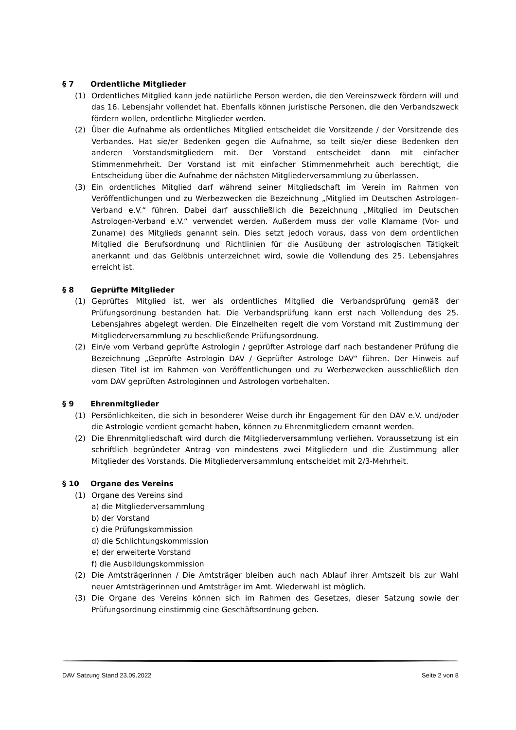§ 7 Ordentliche Mitglieder
(1) Ordentliches Mitglied kann jede natürliche Person werden, die den Vereinszweck fördern will und das 16. Lebensjahr vollendet hat. Ebenfalls können juristische Personen, die den Verbandszweck fördern wollen, ordentliche Mitglieder werden.
(2) Über die Aufnahme als ordentliches Mitglied entscheidet die Vorsitzende / der Vorsitzende des Verbandes. Hat sie/er Bedenken gegen die Aufnahme, so teilt sie/er diese Bedenken den anderen Vorstandsmitgliedern mit. Der Vorstand entscheidet dann mit einfacher Stimmenmehrheit. Der Vorstand ist mit einfacher Stimmenmehrheit auch berechtigt, die Entscheidung über die Aufnahme der nächsten Mitgliederversammlung zu überlassen.
(3) Ein ordentliches Mitglied darf während seiner Mitgliedschaft im Verein im Rahmen von Veröffentlichungen und zu Werbezwecken die Bezeichnung „Mitglied im Deutschen Astrologen-Verband e.V.“ führen. Dabei darf ausschließlich die Bezeichnung „Mitglied im Deutschen Astrologen-Verband e.V.“ verwendet werden. Außerdem muss der volle Klarname (Vor- und Zuname) des Mitglieds genannt sein. Dies setzt jedoch voraus, dass von dem ordentlichen Mitglied die Berufsordnung und Richtlinien für die Ausübung der astrologischen Tätigkeit anerkannt und das Gelöbnis unterzeichnet wird, sowie die Vollendung des 25. Lebensjahres erreicht ist.
§ 8 Geprüfte Mitglieder
(1) Geprüftes Mitglied ist, wer als ordentliches Mitglied die Verbandsprüfung gemäß der Prüfungsordnung bestanden hat. Die Verbandsprüfung kann erst nach Vollendung des 25. Lebensjahres abgelegt werden. Die Einzelheiten regelt die vom Vorstand mit Zustimmung der Mitgliederversammlung zu beschließende Prüfungsordnung.
(2) Ein/e vom Verband geprüfte Astrologin / geprüfter Astrologe darf nach bestandener Prüfung die Bezeichnung „Geprüfte Astrologin DAV / Geprüfter Astrologe DAV“ führen. Der Hinweis auf diesen Titel ist im Rahmen von Veröffentlichungen und zu Werbezwecken ausschließlich den vom DAV geprüften Astrologinnen und Astrologen vorbehalten.
§ 9 Ehrenmitglieder
(1) Persönlichkeiten, die sich in besonderer Weise durch ihr Engagement für den DAV e.V. und/oder die Astrologie verdient gemacht haben, können zu Ehrenmitgliedern ernannt werden.
(2) Die Ehrenmitgliedschaft wird durch die Mitgliederversammlung verliehen. Voraussetzung ist ein schriftlich begründeter Antrag von mindestens zwei Mitgliedern und die Zustimmung aller Mitglieder des Vorstands. Die Mitgliederversammlung entscheidet mit 2/3-Mehrheit.
§ 10 Organe des Vereins
(1) Organe des Vereins sind
a) die Mitgliederversammlung
b) der Vorstand
c) die Prüfungskommission
d) die Schlichtungskommission
e) der erweiterte Vorstand
f) die Ausbildungskommission
(2) Die Amtsträgerinnen / Die Amtsträger bleiben auch nach Ablauf ihrer Amtszeit bis zur Wahl neuer Amtsträgerinnen und Amtsträger im Amt. Wiederwahl ist möglich.
(3) Die Organe des Vereins können sich im Rahmen des Gesetzes, dieser Satzung sowie der Prüfungsordnung einstimmig eine Geschäftsordnung geben.
DAV Satzung Stand 23.09.2022 Seite 2 von 8